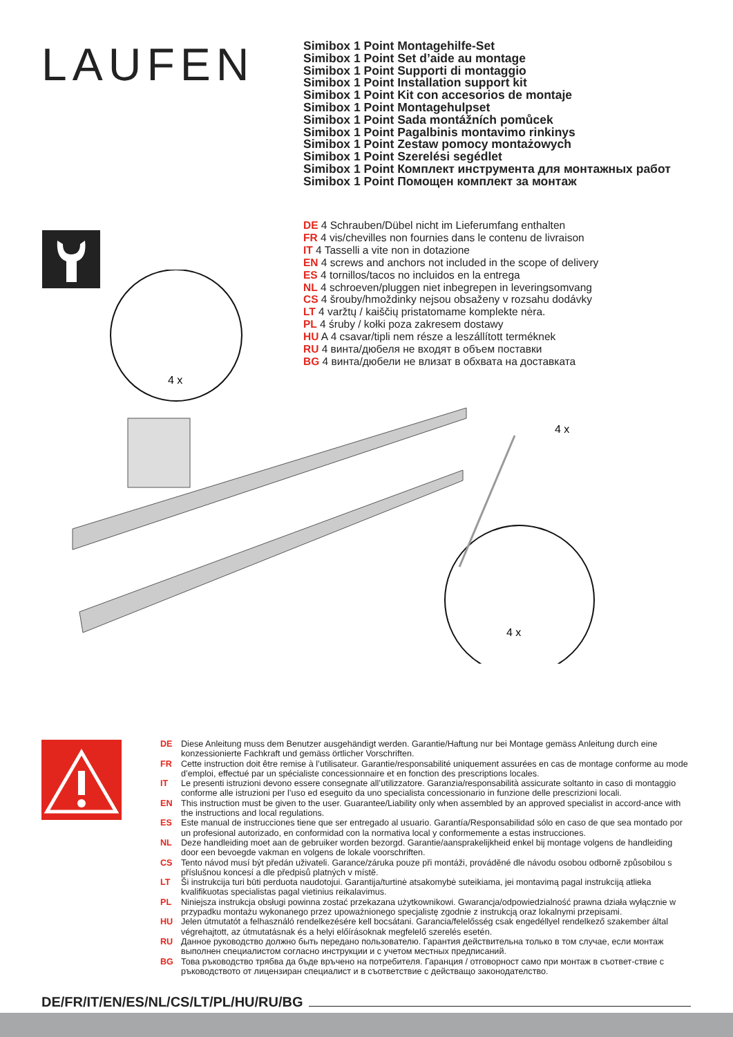LAUFEN
Simibox 1 Point Montagehilfe-Set
Simibox 1 Point Set d’aide au montage
Simibox 1 Point Supporti di montaggio
Simibox 1 Point Installation support kit
Simibox 1 Point Kit con accesorios de montaje
Simibox 1 Point Montagehulpset
Simibox 1 Point Sada montážních pomůcek
Simibox 1 Point Pagalbinis montavimo rinkinys
Simibox 1 Point Zestaw pomocy montażowych
Simibox 1 Point Szerelési segédlet
Simibox 1 Point Комплект инструмента для монтажных работ
Simibox 1 Point Помощен комплект за монтаж
DE 4 Schrauben/Dübel nicht im Lieferumfang enthalten
FR 4 vis/chevilles non fournies dans le contenu de livraison
IT 4 Tasselli a vite non in dotazione
EN 4 screws and anchors not included in the scope of delivery
ES 4 tornillos/tacos no incluidos en la entrega
NL 4 schroeven/pluggen niet inbegrepen in leveringsomvang
CS 4 šrouby/hmoždinky nejsou obsaženy v rozsahu dodávky
LT 4 varžtų / kaiščių pristatomame komplekte nėra.
PL 4 śruby / kołki poza zakresem dostawy
HU A 4 csavar/tipli nem része a leszállított terméknek
RU 4 винта/дюбеля не входят в объем поставки
BG 4 винта/дюбели не влизат в обхвата на доставката
4 x
4 x
4 x
DE Diese Anleitung muss dem Benutzer ausgehändigt werden. Garantie/Haftung nur bei Montage gemäss Anleitung durch eine konzessionierte Fachkraft und gemäss örtlicher Vorschriften.
FR Cette instruction doit être remise à l’utilisateur. Garantie/responsabilité uniquement assurées en cas de montage conforme au mode d’emploi, effectué par un spécialiste concessionnaire et en fonction des prescriptions locales.
IT Le presenti istruzioni devono essere consegnate all’utilizzatore. Garanzia/responsabilità assicurate soltanto in caso di montaggio conforme alle istruzioni per l’uso ed eseguito da uno specialista concessionario in funzione delle prescrizioni locali.
EN This instruction must be given to the user. Guarantee/Liability only when assembled by an approved specialist in accord-ance with the instructions and local regulations.
ES Este manual de instrucciones tiene que ser entregado al usuario. Garantía/Responsabilidad sólo en caso de que sea montado por un profesional autorizado, en conformidad con la normativa local y conformemente a estas instrucciones.
NL Deze handleiding moet aan de gebruiker worden bezorgd. Garantie/aansprakelijkheid enkel bij montage volgens de handleiding door een bevoegde vakman en volgens de lokale voorschriften.
CS Tento návod musí být předán uživateli. Garance/záruka pouze při montáži, prováděné dle návodu osobou odborně způsobilou s příslušnou koncesí a dle předpisů platných v místě.
LT Ši instrukcija turi būti perduota naudotojui. Garantija/turtinė atsakomybė suteikiama, jei montavimą pagal instrukciją atlieka kvalifikuotas specialistas pagal vietinius reikalavimus.
PL Niniejsza instrukcja obsługi powinna zostać przekazana użytkownikowi. Gwarancja/odpowiedzialność prawna działa wyłącznie w przypadku montażu wykonanego przez upoważnionego specjalistę zgodnie z instrukcją oraz lokalnymi przepisami.
HU Jelen útmutatót a felhasználó rendelkezésére kell bocsátani. Garancia/felelősség csak engedéllyel rendelkező szakember által végrehajtott, az útmutatásnak és a helyi előírásoknak megfelelő szerelés esetén.
RU Данное руководство должно быть передано пользователю. Гарантия действительна только в том случае, если монтаж выполнен специалистом согласно инструкции и с учетом местных предписаний.
BG Това ръководство трябва да бъде връчено на потребителя. Гаранция / отговорност само при монтаж в съответ-ствие с ръководството от лицензиран специалист и в съответствие с действащо законодателство.
DE/FR/IT/EN/ES/NL/CS/LT/PL/HU/RU/BG